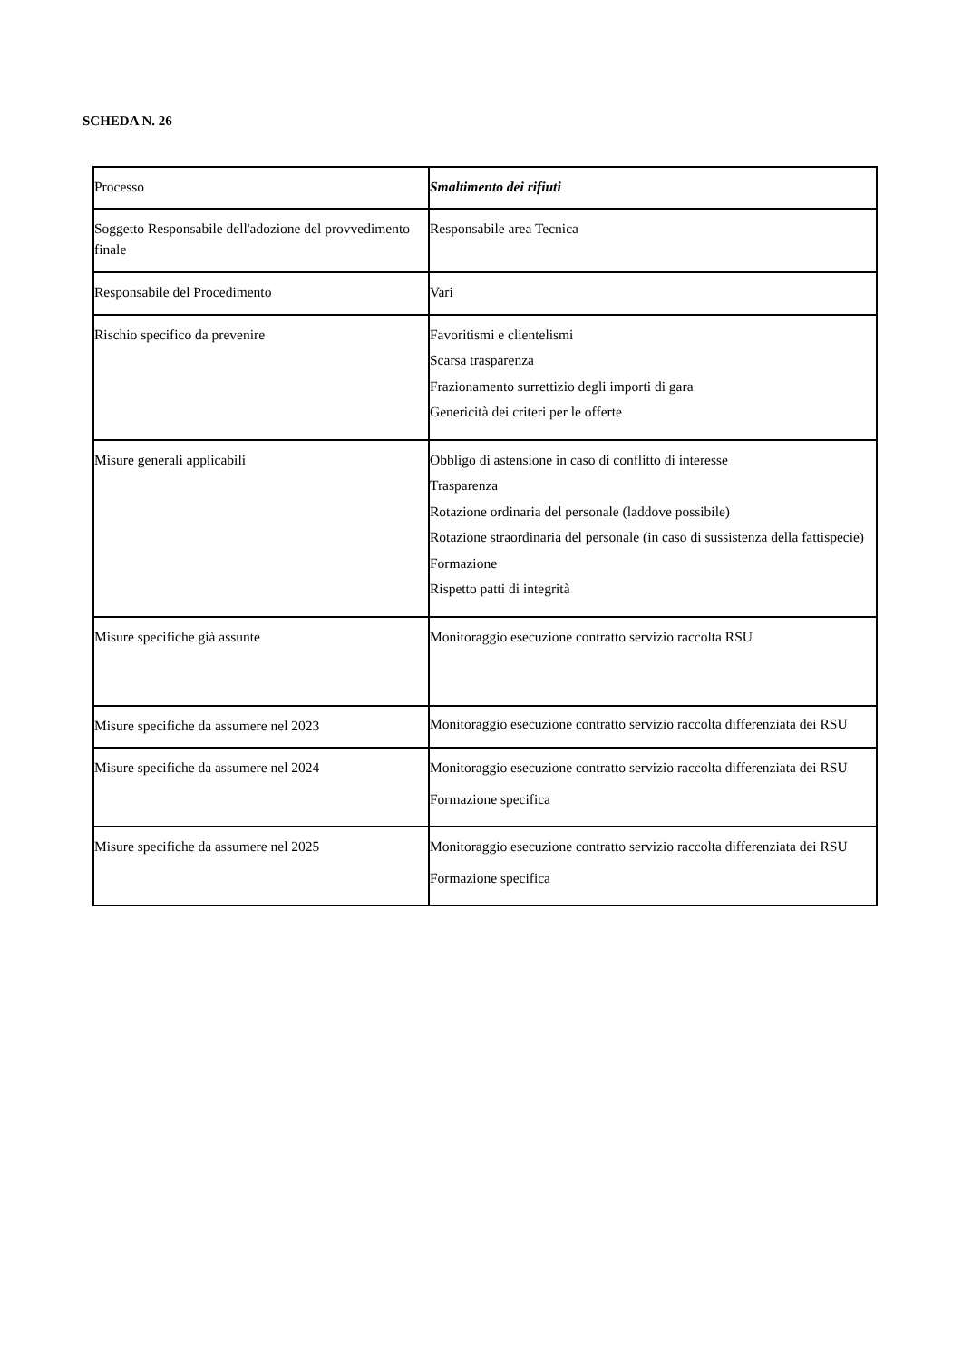SCHEDA N. 26
| Processo | Smaltimento dei rifiuti |
| Soggetto Responsabile dell'adozione del provvedimento finale | Responsabile area Tecnica |
| Responsabile del Procedimento | Vari |
| Rischio specifico da prevenire | Favoritismi e clientelismi Scarsa trasparenza Frazionamento surrettizio degli importi di gara Genericità dei criteri per le offerte |
| Misure generali applicabili | Obbligo di astensione in caso di conflitto di interesse Trasparenza Rotazione ordinaria del personale (laddove possibile) Rotazione straordinaria del personale (in caso di sussistenza della fattispecie) Formazione Rispetto patti di integrità |
| Misure specifiche già assunte | Monitoraggio esecuzione contratto servizio raccolta RSU |
| Misure specifiche da assumere nel 2023 | Monitoraggio esecuzione contratto servizio raccolta differenziata dei RSU |
| Misure specifiche da assumere nel 2024 | Monitoraggio esecuzione contratto servizio raccolta differenziata dei RSU Formazione specifica |
| Misure specifiche da assumere nel 2025 | Monitoraggio esecuzione contratto servizio raccolta differenziata dei RSU Formazione specifica |